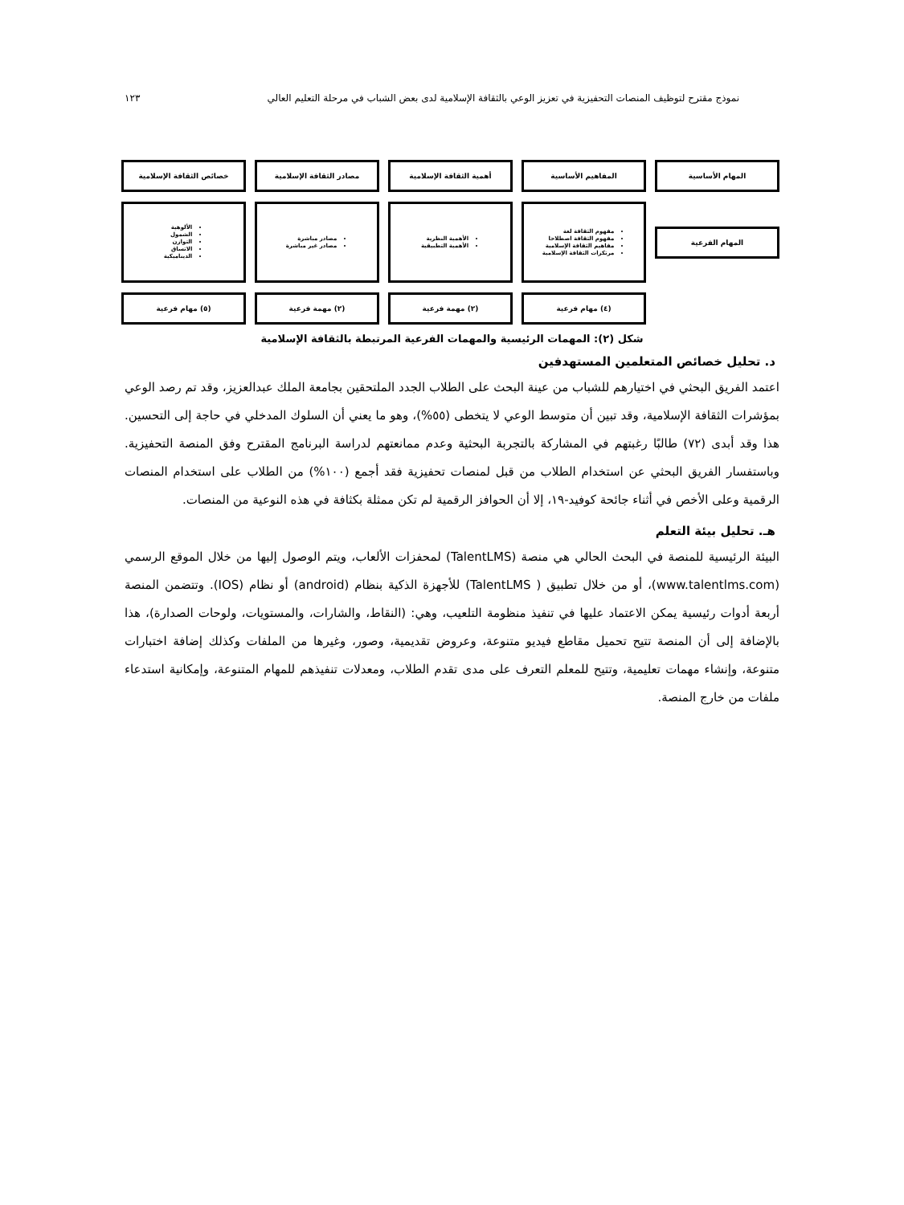نموذج مقترح لتوظيف المنصات التحفيزية في تعزيز الوعي بالثقافة الإسلامية لدى بعض الشباب في مرحلة التعليم العالي ١٢٣
المهام الأساسية
المفاهيم الأساسية
أهمية الثقافة الإسلامية
مصادر الثقافة الإسلامية
خصائص الثقافة الإسلامية
المهام الفرعية
مفهوم الثقافة لغة
مفهوم الثقافة اصطلاحا
مفاهيم الثقافة الإسلامية
مرتكزات الثقافة الإسلامية
الأهمية النظرية
الأهمية التطبيقية
مصادر مباشرة
مصادر غير مباشرة
الألوهية
الشمول
التوازن
الاتساق
الديناميكية
(٤) مهام فرعية
(٢) مهمة فرعية
(٢) مهمة فرعية
(٥) مهام فرعية
شكل (٢): المهمات الرئيسية والمهمات الفرعية المرتبطة بالثقافة الإسلامية
د. تحليل خصائص المتعلمين المستهدفين
اعتمد الفريق البحثي في اختيارهم للشباب من عينة البحث على الطلاب الجدد الملتحقين بجامعة الملك عبدالعزيز، وقد تم رصد الوعي بمؤشرات الثقافة الإسلامية، وقد تبين أن متوسط الوعي لا يتخطى (٥٥%)، وهو ما يعني أن السلوك المدخلي في حاجة إلى التحسين. هذا وقد أبدى (٧٢) طالبًا رغبتهم في المشاركة بالتجربة البحثية وعدم ممانعتهم لدراسة البرنامج المقترح وفق المنصة التحفيزية. وباستفسار الفريق البحثي عن استخدام الطلاب من قبل لمنصات تحفيزية فقد أجمع (١٠٠%) من الطلاب على استخدام المنصات الرقمية وعلى الأخص في أثناء جائحة كوفيد-١٩، إلا أن الحوافز الرقمية لم تكن ممثلة بكثافة في هذه النوعية من المنصات.
هـ. تحليل بيئة التعلم
البيئة الرئيسية للمنصة في البحث الحالي هي منصة (TalentLMS) لمحفزات الألعاب، ويتم الوصول إليها من خلال الموقع الرسمي (www.talentlms.com)، أو من خلال تطبيق ( TalentLMS) للأجهزة الذكية بنظام (android) أو نظام (IOS). وتتضمن المنصة أربعة أدوات رئيسية يمكن الاعتماد عليها في تنفيذ منظومة التلعيب، وهي: (النقاط، والشارات، والمستويات، ولوحات الصدارة)، هذا بالإضافة إلى أن المنصة تتيح تحميل مقاطع فيديو متنوعة، وعروض تقديمية، وصور، وغيرها من الملفات وكذلك إضافة اختبارات متنوعة، وإنشاء مهمات تعليمية، وتتيح للمعلم التعرف على مدى تقدم الطلاب، ومعدلات تنفيذهم للمهام المتنوعة، وإمكانية استدعاء ملفات من خارج المنصة.